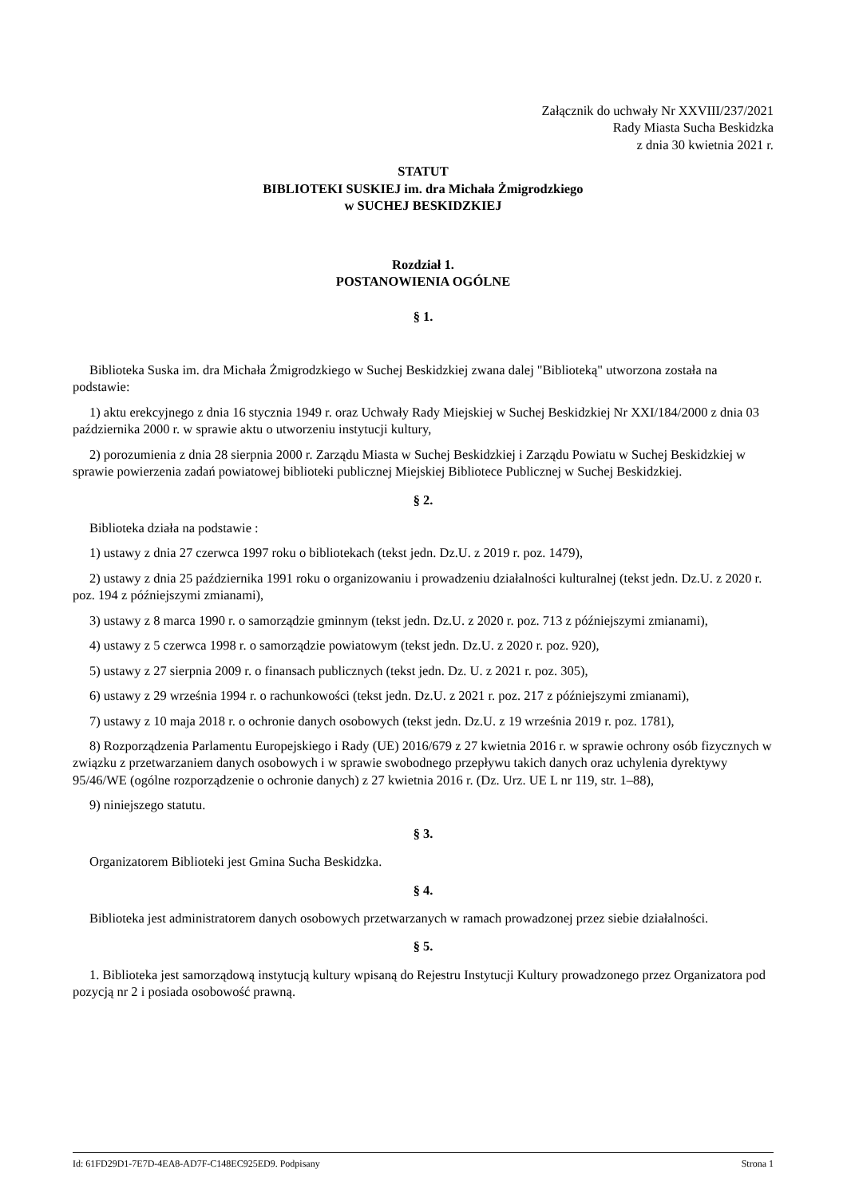Załącznik do uchwały Nr XXVIII/237/2021
Rady Miasta Sucha Beskidzka
z dnia 30 kwietnia 2021 r.
STATUT
BIBLIOTEKI SUSKIEJ im. dra Michała Żmigrodzkiego
w SUCHEJ BESKIDZKIEJ
Rozdział 1.
POSTANOWIENIA OGÓLNE
§ 1.
Biblioteka Suska im. dra Michała Żmigrodzkiego w Suchej Beskidzkiej zwana dalej "Biblioteką" utworzona została na podstawie:
1) aktu erekcyjnego z dnia 16 stycznia 1949 r. oraz Uchwały Rady Miejskiej w Suchej Beskidzkiej Nr XXI/184/2000 z dnia 03 października 2000 r. w sprawie aktu o utworzeniu instytucji kultury,
2) porozumienia z dnia 28 sierpnia 2000 r. Zarządu Miasta w Suchej Beskidzkiej i Zarządu Powiatu w Suchej Beskidzkiej w sprawie powierzenia zadań powiatowej biblioteki publicznej Miejskiej Bibliotece Publicznej w Suchej Beskidzkiej.
§ 2.
Biblioteka działa na podstawie :
1) ustawy z dnia 27 czerwca 1997 roku o bibliotekach (tekst jedn. Dz.U. z 2019 r. poz. 1479),
2) ustawy z dnia 25 października 1991 roku o organizowaniu i prowadzeniu działalności kulturalnej (tekst jedn. Dz.U. z 2020 r. poz. 194 z późniejszymi zmianami),
3) ustawy z 8 marca 1990 r. o samorządzie gminnym (tekst jedn. Dz.U. z 2020 r. poz. 713 z późniejszymi zmianami),
4) ustawy z 5 czerwca 1998 r. o samorządzie powiatowym (tekst jedn. Dz.U. z 2020 r. poz. 920),
5) ustawy z 27 sierpnia 2009 r. o finansach publicznych (tekst jedn. Dz. U. z 2021 r. poz. 305),
6) ustawy z 29 września 1994 r. o rachunkowości (tekst jedn. Dz.U. z 2021 r. poz. 217 z późniejszymi zmianami),
7) ustawy z 10 maja 2018 r. o ochronie danych osobowych (tekst jedn. Dz.U. z 19 września 2019 r. poz. 1781),
8) Rozporządzenia Parlamentu Europejskiego i Rady (UE) 2016/679 z 27 kwietnia 2016 r. w sprawie ochrony osób fizycznych w związku z przetwarzaniem danych osobowych i w sprawie swobodnego przepływu takich danych oraz uchylenia dyrektywy 95/46/WE (ogólne rozporządzenie o ochronie danych) z 27 kwietnia 2016 r. (Dz. Urz. UE L nr 119, str. 1–88),
9) niniejszego statutu.
§ 3.
Organizatorem Biblioteki jest Gmina Sucha Beskidzka.
§ 4.
Biblioteka jest administratorem danych osobowych przetwarzanych w ramach prowadzonej przez siebie działalności.
§ 5.
1. Biblioteka jest samorządową instytucją kultury wpisaną do Rejestru Instytucji Kultury prowadzonego przez Organizatora pod pozycją nr 2 i posiada osobowość prawną.
Id: 61FD29D1-7E7D-4EA8-AD7F-C148EC925ED9. Podpisany Strona 1